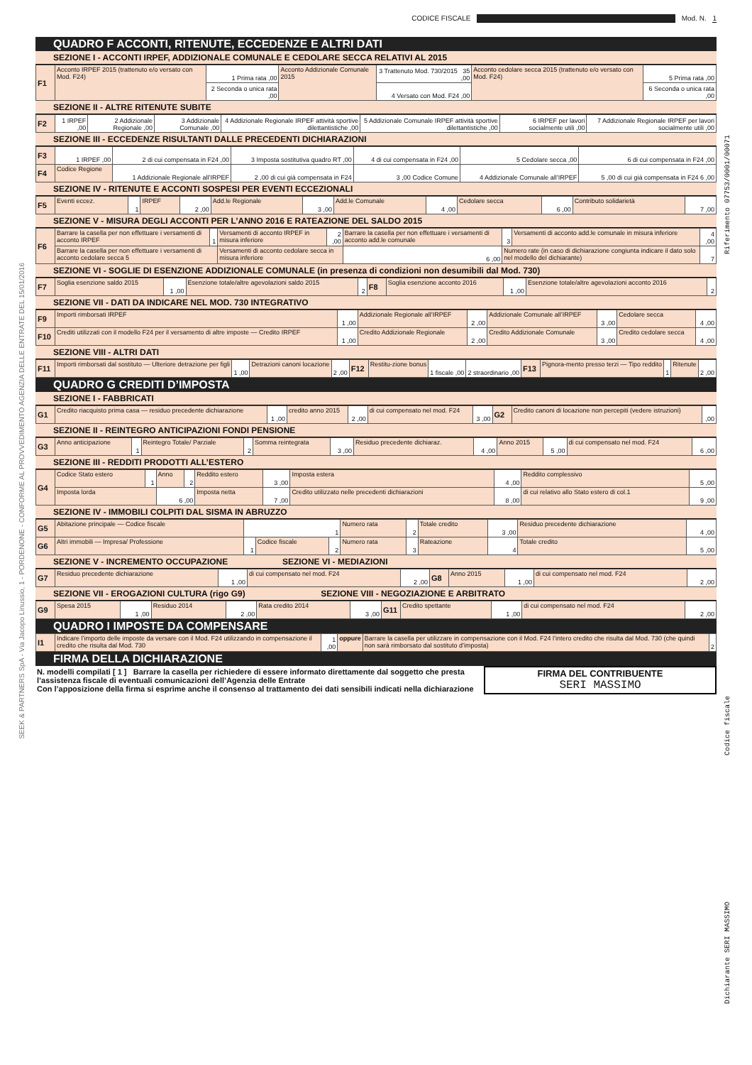Riferimento 07753/0001/00071
Codice fiscale
Dichiarante SERI MASSIMO
SEEK & PARTNERS SpA - Via Jacopo Linussio, 1 - PORDENONE - CONFORME AL PROVVEDIMENTO AGENZIA DELLE ENTRATE DEL 15/01/2016
CODICE FISCALE Mod. N. 1
QUADRO F ACCONTI, RITENUTE, ECCEDENZE E ALTRI DATI
SEZIONE I - ACCONTI IRPEF, ADDIZIONALE COMUNALE E CEDOLARE SECCA RELATIVI AL 2015
| F1 | Acconto IRPEF 2015 (trattenuto e/o versato con Mod. F24) | 1 Prima rata ,00 | Acconto Addizionale Comunale 2015 | 3 Trattenuto Mod. 730/2015 35 ,00 | Acconto cedolare secca 2015 (trattenuto e/o versato con Mod. F24) | 5 Prima rata ,00 |
| | | 2 Seconda o unica rata ,00 | | 4 Versato con Mod. F24 ,00 | | 6 Seconda o unica rata ,00 |
SEZIONE II - ALTRE RITENUTE SUBITE
| F2 | 1 IRPEF ,00 | 2 Addizionale Regionale ,00 | 3 Addizionale Comunale ,00 | 4 Addizionale Regionale IRPEF attività sportive dilettantistiche ,00 | 5 Addizionale Comunale IRPEF attività sportive dilettantistiche ,00 | 6 IRPEF per lavori socialmente utili ,00 | 7 Addizionale Regionale IRPEF per lavori socialmente utili ,00 |
SEZIONE III - ECCEDENZE RISULTANTI DALLE PRECEDENTI DICHIARAZIONI
| F3 | 1 IRPEF ,00 | 2 di cui compensata in F24 ,00 | 3 Imposta sostitutiva quadro RT ,00 | 4 di cui compensata in F24 ,00 | 5 Cedolare secca ,00 | 6 di cui compensata in F24 ,00 |
| F4 | Codice Regione | 1 Addizionale Regionale all’IRPEF | 2 ,00 di cui già compensata in F24 | 3 ,00 Codice Comune | 4 Addizionale Comunale all’IRPEF | 5 ,00 di cui già compensata in F24 6 ,00 |
SEZIONE IV - RITENUTE E ACCONTI SOSPESI PER EVENTI ECCEZIONALI
| F5 | Eventi eccez. | 1 | IRPEF | 2 ,00 | Add.le Regionale | 3 ,00 | Add.le Comunale | 4 ,00 | Cedolare secca | 6 ,00 | Contributo solidarietà | 7 ,00 |
SEZIONE V - MISURA DEGLI ACCONTI PER L’ANNO 2016 E RATEAZIONE DEL SALDO 2015
| F6 | Barrare la casella per non effettuare i versamenti di acconto IRPEF | 1 | Versamenti di acconto IRPEF in misura inferiore | 2 ,00 | Barrare la casella per non effettuare i versamenti di acconto add.le comunale | 3 | Versamenti di acconto add.le comunale in misura inferiore | 4 ,00 |
| | Barrare la casella per non effettuare i versamenti di acconto cedolare secca 5 | | Versamenti di acconto cedolare secca in misura inferiore | | 6 ,00 | Numero rate (in caso di dichiarazione congiunta indicare il dato solo nel modello del dichiarante) | | 7 |
SEZIONE VI - SOGLIE DI ESENZIONE ADDIZIONALE COMUNALE (in presenza di condizioni non desumibili dal Mod. 730)
| F7 | Soglia esenzione saldo 2015 | 1 ,00 | Esenzione totale/altre agevolazioni saldo 2015 | 2 | F8 | Soglia esenzione acconto 2016 | 1 ,00 | Esenzione totale/altre agevolazioni acconto 2016 | 2 |
SEZIONE VII - DATI DA INDICARE NEL MOD. 730 INTEGRATIVO
| F9 | Importi rimborsati IRPEF | 1 ,00 | Addizionale Regionale all’IRPEF | 2 ,00 | Addizionale Comunale all’IRPEF | 3 ,00 | Cedolare secca | 4 ,00 |
| F10 | Crediti utilizzati con il modello F24 per il versamento di altre imposte — Credito IRPEF | 1 ,00 | Credito Addizionale Regionale | 2 ,00 | Credito Addizionale Comunale | 3 ,00 | Credito cedolare secca | 4 ,00 |
SEZIONE VIII - ALTRI DATI
| F11 | Importi rimborsati dal sostituto — Ulteriore detrazione per figli | 1 ,00 | Detrazioni canoni locazione | 2 ,00 | F12 | Restitu-zione bonus | 1 fiscale ,00 | 2 straordinario ,00 | F13 | Pignora-mento presso terzi — Tipo reddito | 1 | Ritenute | 2 ,00 |
QUADRO G CREDITI D’IMPOSTA
SEZIONE I - FABBRICATI
| G1 | Credito riacquisto prima casa — residuo precedente dichiarazione | 1 ,00 | credito anno 2015 | 2 ,00 | di cui compensato nel mod. F24 | 3 ,00 | G2 | Credito canoni di locazione non percepiti (vedere istruzioni) | ,00 |
SEZIONE II - REINTEGRO ANTICIPAZIONI FONDI PENSIONE
| G3 | Anno anticipazione | 1 | Reintegro Totale/ Parziale | 2 | Somma reintegrata | 3 ,00 | Residuo precedente dichiaraz. | 4 ,00 | Anno 2015 | 5 ,00 | di cui compensato nel mod. F24 | 6 ,00 |
SEZIONE III - REDDITI PRODOTTI ALL’ESTERO
| G4 | Codice Stato estero | 1 | Anno | 2 | Reddito estero | 3 ,00 | Imposta estera | 4 ,00 | Reddito complessivo | 5 ,00 |
| | Imposta lorda | | 6 ,00 | | Imposta netta | 7 ,00 | Credito utilizzato nelle precedenti dichiarazioni | 8 ,00 | di cui relativo allo Stato estero di col.1 | 9 ,00 |
SEZIONE IV - IMMOBILI COLPITI DAL SISMA IN ABRUZZO
| G5 | Abitazione principale — Codice fiscale | 1 | | | Numero rata | 2 | Totale credito | 3 ,00 | Residuo precedente dichiarazione | 4 ,00 |
| G6 | Altri immobili — Impresa/ Professione | 1 | Codice fiscale | 2 | Numero rata | 3 | Rateazione | 4 | Totale credito | 5 ,00 |
SEZIONE V - INCREMENTO OCCUPAZIONE SEZIONE VI - MEDIAZIONI
| G7 | Residuo precedente dichiarazione | 1 ,00 | di cui compensato nel mod. F24 | 2 ,00 | G8 | Anno 2015 | 1 ,00 | di cui compensato nel mod. F24 | 2 ,00 |
SEZIONE VII - EROGAZIONI CULTURA (rigo G9) SEZIONE VIII - NEGOZIAZIONE E ARBITRATO
| G9 | Spesa 2015 | 1 ,00 | Residuo 2014 | 2 ,00 | Rata credito 2014 | 3 ,00 | G11 | Credito spettante | 1 ,00 | di cui compensato nel mod. F24 | 2 ,00 |
QUADRO I IMPOSTE DA COMPENSARE
| I1 | Indicare l’importo delle imposte da versare con il Mod. F24 utilizzando in compensazione il credito che risulta dal Mod. 730 | 1 ,00 | oppure | Barrare la casella per utilizzare in compensazione con il Mod. F24 l’intero credito che risulta dal Mod. 730 (che quindi non sarà rimborsato dal sostituto d’imposta) | 2 |
FIRMA DELLA DICHIARAZIONE
| N. modelli compilati [ 1 ] Barrare la casella per richiedere di essere informato direttamente dal soggetto che presta l’assistenza fiscale di eventuali comunicazioni dell’Agenzia delle Entrate Con l’apposizione della firma si esprime anche il consenso al trattamento dei dati sensibili indicati nella dichiarazione | FIRMA DEL CONTRIBUENTE SERI MASSIMO |